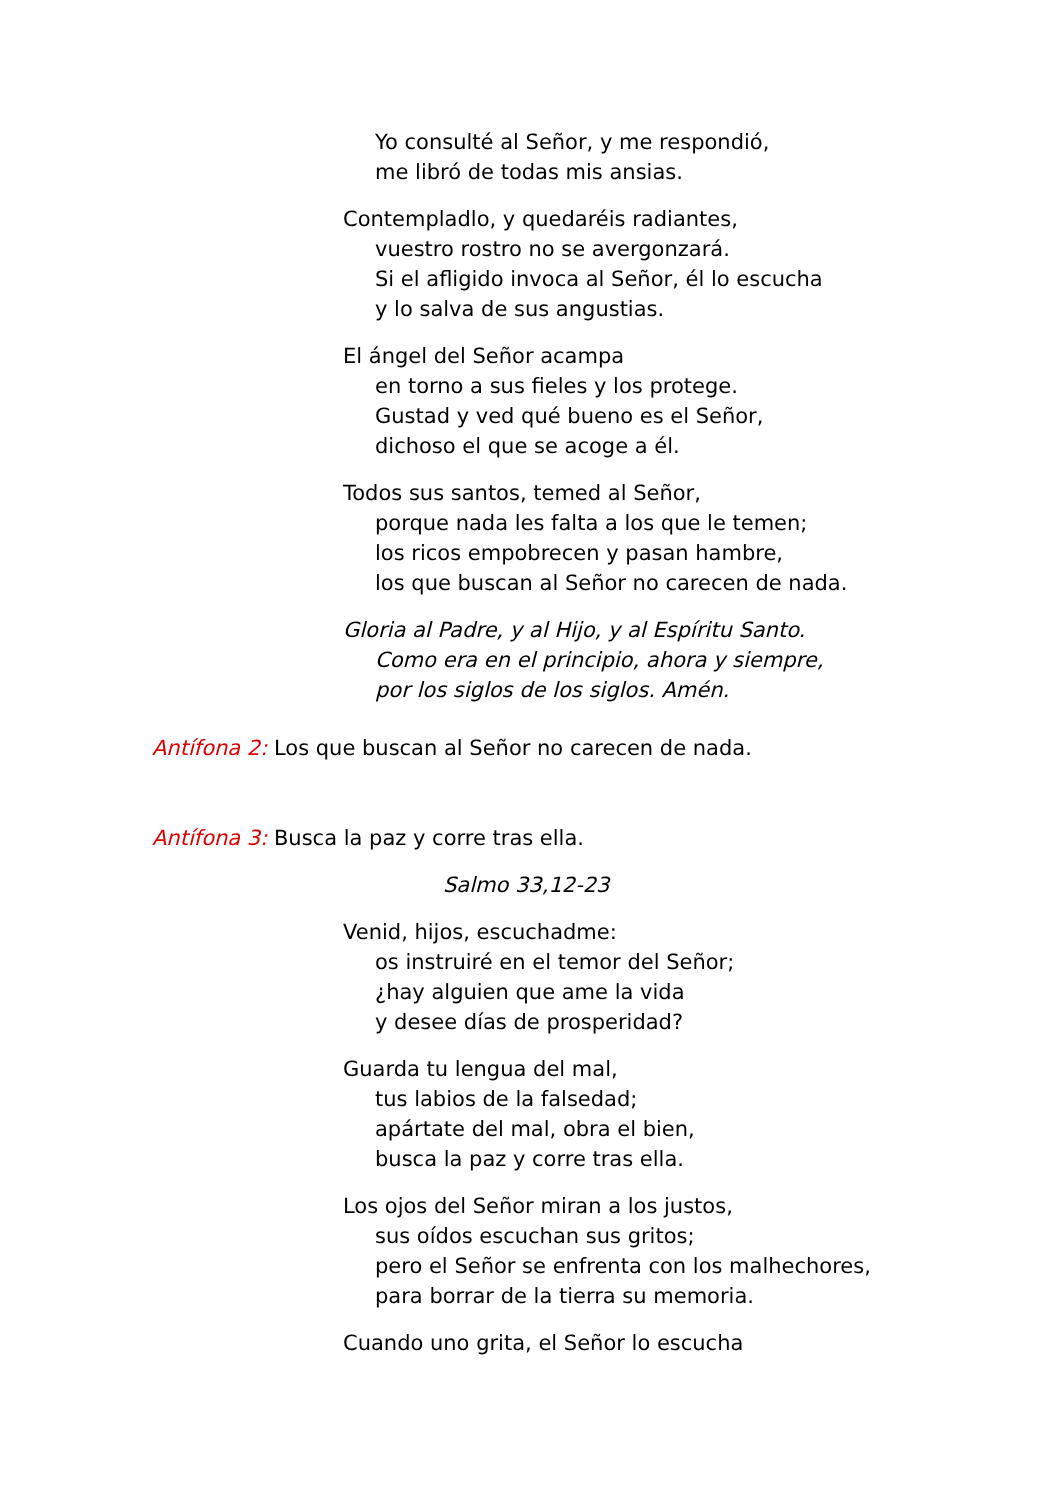Yo consulté al Señor, y me respondió,
me libró de todas mis ansias.
Contempladlo, y quedaréis radiantes,
vuestro rostro no se avergonzará.
Si el afligido invoca al Señor, él lo escucha
y lo salva de sus angustias.
El ángel del Señor acampa
en torno a sus fieles y los protege.
Gustad y ved qué bueno es el Señor,
dichoso el que se acoge a él.
Todos sus santos, temed al Señor,
porque nada les falta a los que le temen;
los ricos empobrecen y pasan hambre,
los que buscan al Señor no carecen de nada.
Gloria al Padre, y al Hijo, y al Espíritu Santo.
Como era en el principio, ahora y siempre,
por los siglos de los siglos. Amén.
Antífona 2: Los que buscan al Señor no carecen de nada.
Antífona 3: Busca la paz y corre tras ella.
Salmo 33,12-23
Venid, hijos, escuchadme:
os instruiré en el temor del Señor;
¿hay alguien que ame la vida
y desee días de prosperidad?
Guarda tu lengua del mal,
tus labios de la falsedad;
apártate del mal, obra el bien,
busca la paz y corre tras ella.
Los ojos del Señor miran a los justos,
sus oídos escuchan sus gritos;
pero el Señor se enfrenta con los malhechores,
para borrar de la tierra su memoria.
Cuando uno grita, el Señor lo escucha